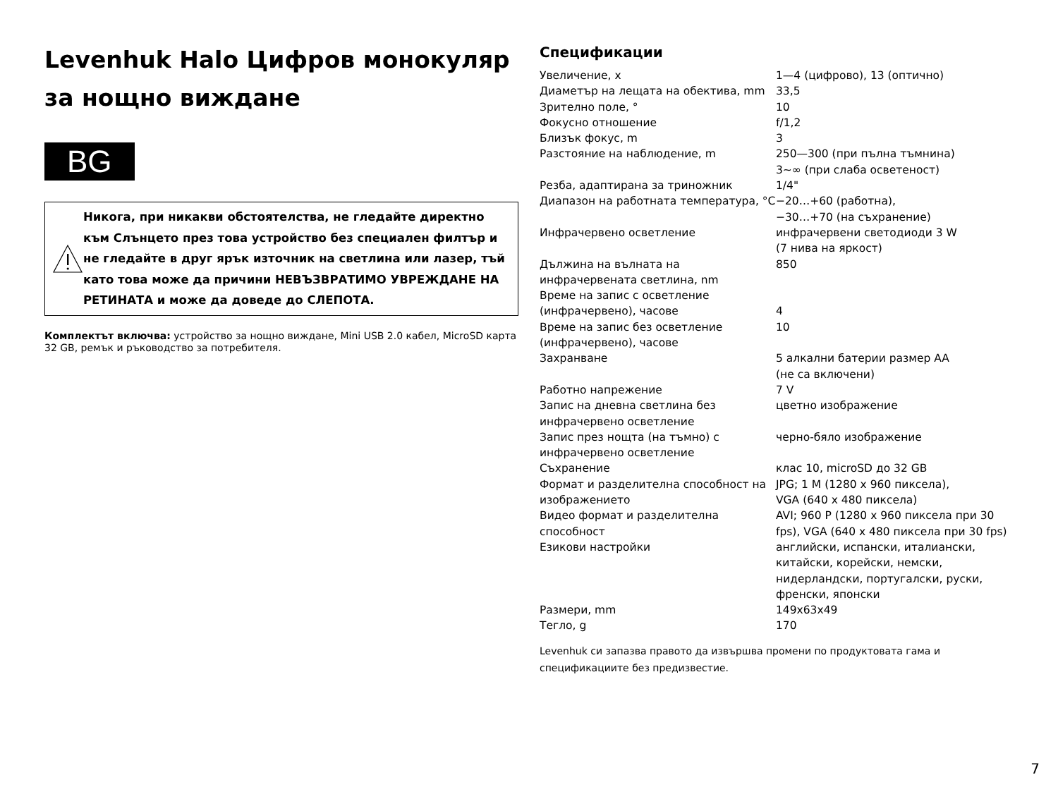Levenhuk Halo Цифров монокуляр за нощно виждане
BG
Никога, при никакви обстоятелства, не гледайте директно към Слънцето през това устройство без специален филтър и не гледайте в друг ярък източник на светлина или лазер, тъй като това може да причини НЕВЪЗВРАТИМО УВРЕЖДАНЕ НА РЕТИНАТА и може да доведе до СЛЕПОТА.
Комплектът включва: устройство за нощно виждане, Mini USB 2.0 кабел, MicroSD карта 32 GB, ремък и ръководство за потребителя.
Спецификации
| Увеличение, x | 1—4 (цифрово), 13 (оптично) |
| Диаметър на лещата на обектива, mm | 33,5 |
| Зрително поле, ° | 10 |
| Фокусно отношение | f/1,2 |
| Близък фокус, m | 3 |
| Разстояние на наблюдение, m | 250—300 (при пълна тъмнина) 3~∞ (при слаба осветеност) |
| Резба, адаптирана за триножник | 1/4" |
| Диапазон на работната температура, °C | −20…+60 (работна), −30…+70 (на съхранение) |
| Инфрачервено осветление | инфрачервени светодиоди 3 W (7 нива на яркост) |
| Дължина на вълната на инфрачервената светлина, nm | 850 |
| Време на запис с осветление (инфрачервено), часове | 4 |
| Време на запис без осветление (инфрачервено), часове | 10 |
| Захранване | 5 алкални батерии размер AA (не са включени) |
| Работно напрежение | 7 V |
| Запис на дневна светлина без инфрачервено осветление | цветно изображение |
| Запис през нощта (на тъмно) с инфрачервено осветление | черно-бяло изображение |
| Съхранение | клас 10, microSD до 32 GB |
| Формат и разделителна способност на изображението | JPG; 1 M (1280 x 960 пиксела), VGA (640 x 480 пиксела) |
| Видео формат и разделителна способност | AVI; 960 P (1280 x 960 пиксела при 30 fps), VGA (640 x 480 пиксела при 30 fps) |
| Езикови настройки | английски, испански, италиански, китайски, корейски, немски, нидерландски, португалски, руски, френски, японски |
| Размери, mm | 149x63x49 |
| Тегло, g | 170 |
Levenhuk си запазва правото да извършва промени по продуктовата гама и спецификациите без предизвестие.
7